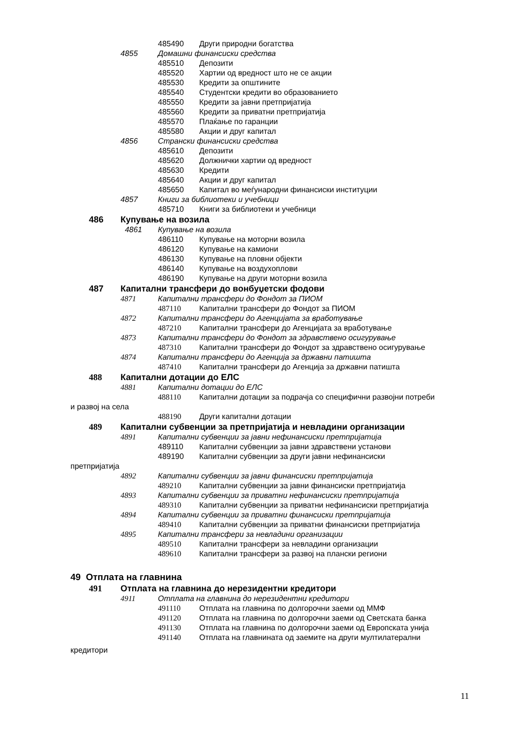485490 Други природни богатства
4855 Домашни финансиски средства
485510 Депозити
485520 Хартии од вредност што не се акции
485530 Кредити за општините
485540 Студентски кредити во образованието
485550 Кредити за јавни претпријатија
485560 Кредити за приватни претпријатија
485570 Плаќање по гаранции
485580 Акции и друг капитал
4856 Странски финансиски средства
485610 Депозити
485620 Должнички хартии од вредност
485630 Кредити
485640 Акции и друг капитал
485650 Капитал во меѓународни финансиски институции
4857 Книги за библиотеки и учебници
485710 Книги за библиотеки и учебници
486 Купување на возила
4861 Купување на возила
486110 Купување на моторни возила
486120 Купување на камиони
486130 Купување на пловни објекти
486140 Купување на воздухоплови
486190 Купување на други моторни возила
487 Капитални трансфери до вонбуџетски фодови
4871 Капитални трансфери до Фондот за ПИОМ
487110 Капитални трансфери до Фондот за ПИОМ
4872 Капитални трансфери до Агенцијата за вработување
487210 Капитални трансфери до Агенцијата за вработување
4873 Капитални трансфери до Фондот за здравствено осигурување
487310 Капитални трансфери до Фондот за здравствено осигурување
4874 Капитални трансфери до Агенција за државни патишта
487410 Капитални трансфери до Агенција за државни патишта
488 Капитални дотации до ЕЛС
4881 Капитални дотации до ЕЛС
488110 Капитални дотации за подрачја со специфични развојни потреби
и развој на села
488190 Други капитални дотации
489 Капитални субвенции за претпријатија и невладини организации
4891 Капитални субвенции за јавни нефинансиски претпријатија
489110 Капитални субвенции за јавни здравствени установи
489190 Капитални субвенции за други јавни нефинансиски
претпријатија
4892 Капитални субвенции за јавни финансиски претпријатија
489210 Капитални субвенции за јавни финансиски претпријатија
4893 Капитални субвенции за приватни нефинансиски претпријатија
489310 Капитални субвенции за приватни нефинансиски претпријатија
4894 Капитални субвенции за приватни финансиски претпријатија
489410 Капитални субвенции за приватни финансиски претпријатија
4895 Капитални трансфери за невладини организации
489510 Капитални трансфери за невладини организации
489610 Капитални трансфери за развој на плански региони
49 Отплата на главнина
491 Отплата на главнина до нерезидентни кредитори
4911 Отплата на главнина до нерезидентни кредитори
491110 Отплата на главнина по долгорочни заеми од ММФ
491120 Отплата на главнина по долгорочни заеми од Светската банка
491130 Отплата на главнина по долгорочни заеми од Европската унија
491140 Отплата на главнината од заемите на други мултилатерални
кредитори
11